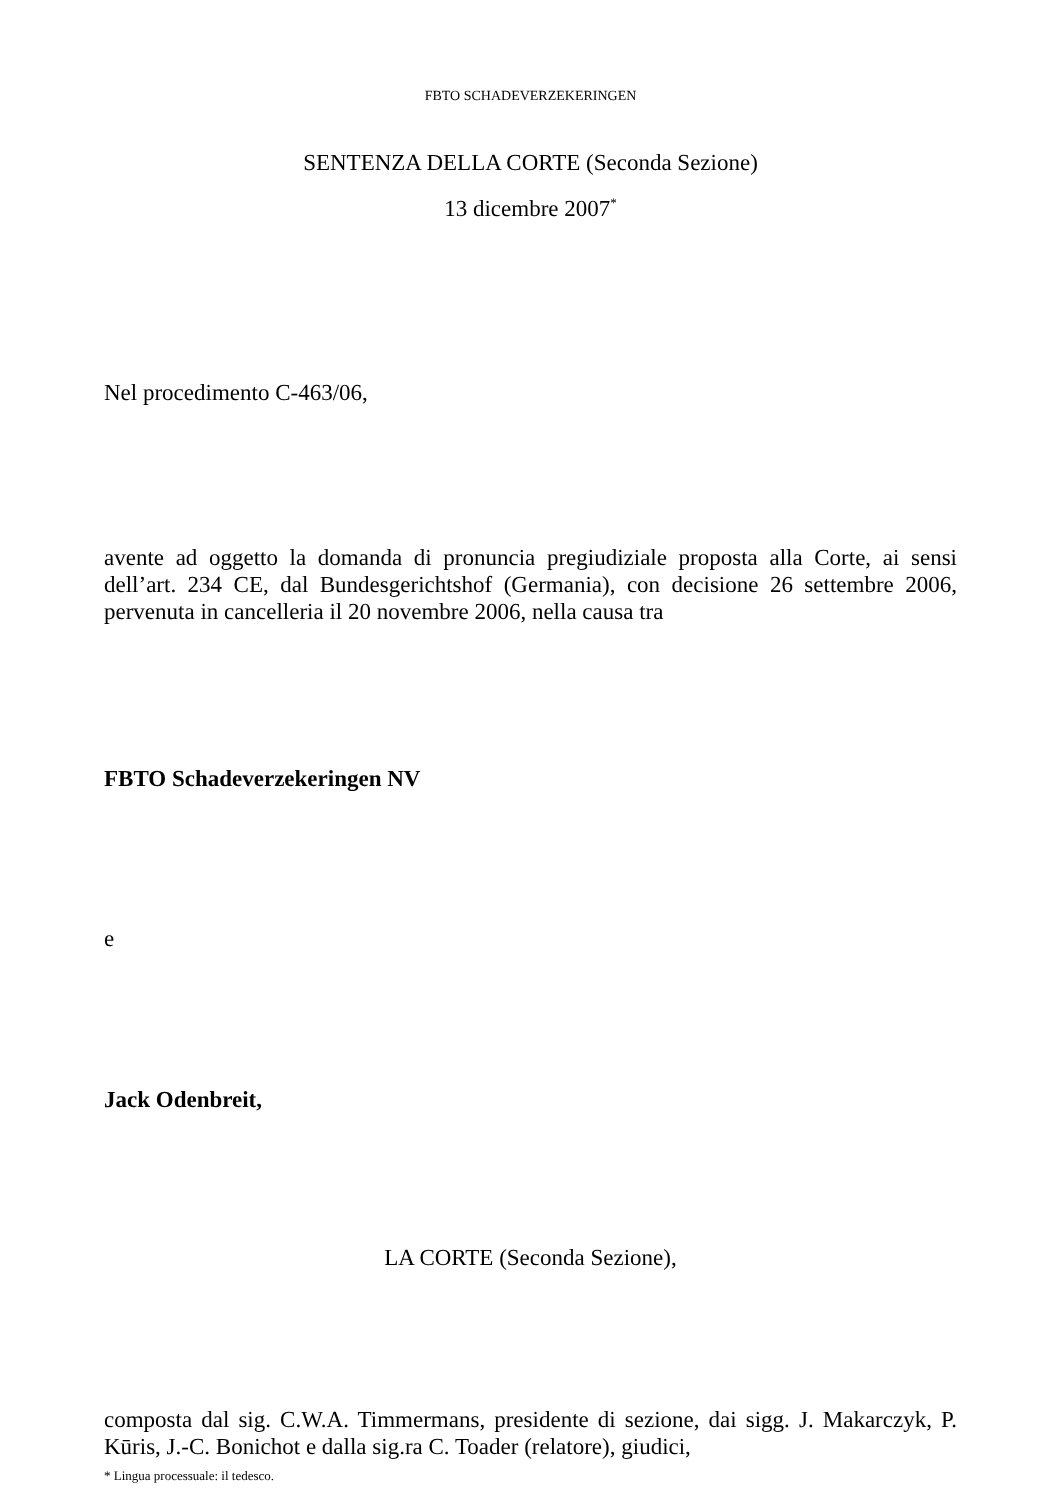FBTO SCHADEVERZEKERINGEN
SENTENZA DELLA CORTE (Seconda Sezione)
13 dicembre 2007<sup>*</sup>
Nel procedimento C-463/06,
avente ad oggetto la domanda di pronuncia pregiudiziale proposta alla Corte, ai sensi dell’art. 234 CE, dal Bundesgerichtshof (Germania), con decisione 26 settembre 2006, pervenuta in cancelleria il 20 novembre 2006, nella causa tra
FBTO Schadeverzekeringen NV
e
Jack Odenbreit,
LA CORTE (Seconda Sezione),
composta dal sig. C.W.A. Timmermans, presidente di sezione, dai sigg. J. Makarczyk, P. Kūris, J.-C. Bonichot e dalla sig.ra C. Toader (relatore), giudici,
* Lingua processuale: il tedesco.